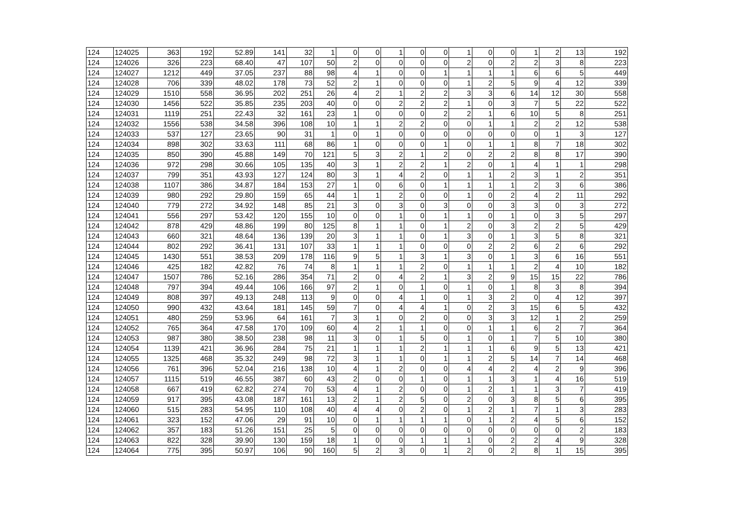| 124 | 124025 | 363 | 192 | 52.89 | 141 | 32 | 1 | 0 | 0 | 1 | 0 | 0 | 1 | 0 | 0 | 1 | 2 | 13 | 192 |
| 124 | 124026 | 326 | 223 | 68.40 | 47 | 107 | 50 | 2 | 0 | 0 | 0 | 0 | 2 | 0 | 2 | 2 | 3 | 8 | 223 |
| 124 | 124027 | 1212 | 449 | 37.05 | 237 | 88 | 98 | 4 | 1 | 0 | 0 | 1 | 1 | 1 | 1 | 6 | 6 | 5 | 449 |
| 124 | 124028 | 706 | 339 | 48.02 | 178 | 73 | 52 | 2 | 1 | 0 | 0 | 0 | 1 | 2 | 5 | 9 | 4 | 12 | 339 |
| 124 | 124029 | 1510 | 558 | 36.95 | 202 | 251 | 26 | 4 | 2 | 1 | 2 | 2 | 3 | 3 | 6 | 14 | 12 | 30 | 558 |
| 124 | 124030 | 1456 | 522 | 35.85 | 235 | 203 | 40 | 0 | 0 | 2 | 2 | 2 | 1 | 0 | 3 | 7 | 5 | 22 | 522 |
| 124 | 124031 | 1119 | 251 | 22.43 | 32 | 161 | 23 | 1 | 0 | 0 | 0 | 2 | 2 | 1 | 6 | 10 | 5 | 8 | 251 |
| 124 | 124032 | 1556 | 538 | 34.58 | 396 | 108 | 10 | 1 | 1 | 2 | 2 | 0 | 0 | 1 | 1 | 2 | 2 | 12 | 538 |
| 124 | 124033 | 537 | 127 | 23.65 | 90 | 31 | 1 | 0 | 1 | 0 | 0 | 0 | 0 | 0 | 0 | 0 | 1 | 3 | 127 |
| 124 | 124034 | 898 | 302 | 33.63 | 111 | 68 | 86 | 1 | 0 | 0 | 0 | 1 | 0 | 1 | 1 | 8 | 7 | 18 | 302 |
| 124 | 124035 | 850 | 390 | 45.88 | 149 | 70 | 121 | 5 | 3 | 2 | 1 | 2 | 0 | 2 | 2 | 8 | 8 | 17 | 390 |
| 124 | 124036 | 972 | 298 | 30.66 | 105 | 135 | 40 | 3 | 1 | 2 | 2 | 1 | 2 | 0 | 1 | 4 | 1 | 1 | 298 |
| 124 | 124037 | 799 | 351 | 43.93 | 127 | 124 | 80 | 3 | 1 | 4 | 2 | 0 | 1 | 1 | 2 | 3 | 1 | 2 | 351 |
| 124 | 124038 | 1107 | 386 | 34.87 | 184 | 153 | 27 | 1 | 0 | 6 | 0 | 1 | 1 | 1 | 1 | 2 | 3 | 6 | 386 |
| 124 | 124039 | 980 | 292 | 29.80 | 159 | 65 | 44 | 1 | 1 | 2 | 0 | 0 | 1 | 0 | 2 | 4 | 2 | 11 | 292 |
| 124 | 124040 | 779 | 272 | 34.92 | 148 | 85 | 21 | 3 | 0 | 3 | 0 | 3 | 0 | 0 | 3 | 3 | 0 | 3 | 272 |
| 124 | 124041 | 556 | 297 | 53.42 | 120 | 155 | 10 | 0 | 0 | 1 | 0 | 1 | 1 | 0 | 1 | 0 | 3 | 5 | 297 |
| 124 | 124042 | 878 | 429 | 48.86 | 199 | 80 | 125 | 8 | 1 | 1 | 0 | 1 | 2 | 0 | 3 | 2 | 2 | 5 | 429 |
| 124 | 124043 | 660 | 321 | 48.64 | 136 | 139 | 20 | 3 | 1 | 1 | 0 | 1 | 3 | 0 | 1 | 3 | 5 | 8 | 321 |
| 124 | 124044 | 802 | 292 | 36.41 | 131 | 107 | 33 | 1 | 1 | 1 | 0 | 0 | 0 | 2 | 2 | 6 | 2 | 6 | 292 |
| 124 | 124045 | 1430 | 551 | 38.53 | 209 | 178 | 116 | 9 | 5 | 1 | 3 | 1 | 3 | 0 | 1 | 3 | 6 | 16 | 551 |
| 124 | 124046 | 425 | 182 | 42.82 | 76 | 74 | 8 | 1 | 1 | 1 | 2 | 0 | 1 | 1 | 1 | 2 | 4 | 10 | 182 |
| 124 | 124047 | 1507 | 786 | 52.16 | 286 | 354 | 71 | 2 | 0 | 4 | 2 | 1 | 3 | 2 | 9 | 15 | 15 | 22 | 786 |
| 124 | 124048 | 797 | 394 | 49.44 | 106 | 166 | 97 | 2 | 1 | 0 | 1 | 0 | 1 | 0 | 1 | 8 | 3 | 8 | 394 |
| 124 | 124049 | 808 | 397 | 49.13 | 248 | 113 | 9 | 0 | 0 | 4 | 1 | 0 | 1 | 3 | 2 | 0 | 4 | 12 | 397 |
| 124 | 124050 | 990 | 432 | 43.64 | 181 | 145 | 59 | 7 | 0 | 4 | 4 | 1 | 0 | 2 | 3 | 15 | 6 | 5 | 432 |
| 124 | 124051 | 480 | 259 | 53.96 | 64 | 161 | 7 | 3 | 1 | 0 | 2 | 0 | 0 | 3 | 3 | 12 | 1 | 2 | 259 |
| 124 | 124052 | 765 | 364 | 47.58 | 170 | 109 | 60 | 4 | 2 | 1 | 1 | 0 | 0 | 1 | 1 | 6 | 2 | 7 | 364 |
| 124 | 124053 | 987 | 380 | 38.50 | 238 | 98 | 11 | 3 | 0 | 1 | 5 | 0 | 1 | 0 | 1 | 7 | 5 | 10 | 380 |
| 124 | 124054 | 1139 | 421 | 36.96 | 284 | 75 | 21 | 1 | 1 | 1 | 2 | 1 | 1 | 1 | 6 | 9 | 5 | 13 | 421 |
| 124 | 124055 | 1325 | 468 | 35.32 | 249 | 98 | 72 | 3 | 1 | 1 | 0 | 1 | 1 | 2 | 5 | 14 | 7 | 14 | 468 |
| 124 | 124056 | 761 | 396 | 52.04 | 216 | 138 | 10 | 4 | 1 | 2 | 0 | 0 | 4 | 4 | 2 | 4 | 2 | 9 | 396 |
| 124 | 124057 | 1115 | 519 | 46.55 | 387 | 60 | 43 | 2 | 0 | 0 | 1 | 0 | 1 | 1 | 3 | 1 | 4 | 16 | 519 |
| 124 | 124058 | 667 | 419 | 62.82 | 274 | 70 | 53 | 4 | 1 | 2 | 0 | 0 | 1 | 2 | 1 | 1 | 3 | 7 | 419 |
| 124 | 124059 | 917 | 395 | 43.08 | 187 | 161 | 13 | 2 | 1 | 2 | 5 | 0 | 2 | 0 | 3 | 8 | 5 | 6 | 395 |
| 124 | 124060 | 515 | 283 | 54.95 | 110 | 108 | 40 | 4 | 4 | 0 | 2 | 0 | 1 | 2 | 1 | 7 | 1 | 3 | 283 |
| 124 | 124061 | 323 | 152 | 47.06 | 29 | 91 | 10 | 0 | 1 | 1 | 1 | 1 | 0 | 1 | 2 | 4 | 5 | 6 | 152 |
| 124 | 124062 | 357 | 183 | 51.26 | 151 | 25 | 5 | 0 | 0 | 0 | 0 | 0 | 0 | 0 | 0 | 0 | 0 | 2 | 183 |
| 124 | 124063 | 822 | 328 | 39.90 | 130 | 159 | 18 | 1 | 0 | 0 | 1 | 1 | 1 | 0 | 2 | 2 | 4 | 9 | 328 |
| 124 | 124064 | 775 | 395 | 50.97 | 106 | 90 | 160 | 5 | 2 | 3 | 0 | 1 | 2 | 0 | 2 | 8 | 1 | 15 | 395 |